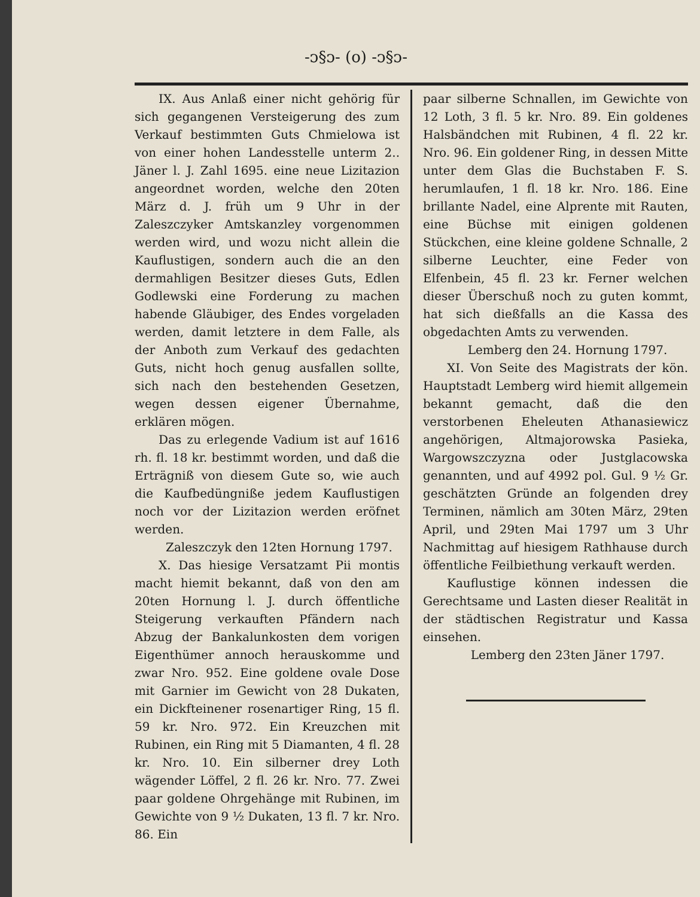-ᴐ§ᴐ- (o) -ᴐ§ᴐ-
IX. Aus Anlaß einer nicht gehörig für sich gegangenen Versteigerung des zum Verkauf bestimmten Guts Chmielowa ist von einer hohen Landesstelle unterm 2.. Jäner l. J. Zahl 1695. eine neue Lizitazion angeordnet worden, welche den 20ten März d. J. früh um 9 Uhr in der Zaleszczyker Amtskanzley vorgenommen werden wird, und wozu nicht allein die Kauflustigen, sondern auch die an den dermahligen Besitzer dieses Guts, Edlen Godlewski eine Forderung zu machen habende Gläubiger, des Endes vorgeladen werden, damit letztere in dem Falle, als der Anboth zum Verkauf des gedachten Guts, nicht hoch genug ausfallen sollte, sich nach den bestehenden Gesetzen, wegen dessen eigener Übernahme, erklären mögen.
Das zu erlegende Vadium ist auf 1616 rh. fl. 18 kr. bestimmt worden, und daß die Erträgniß von diesem Gute so, wie auch die Kaufbedüngniße jedem Kauflustigen noch vor der Lizitazion werden eröfnet werden.
Zaleszczyk den 12ten Hornung 1797.
X. Das hiesige Versatzamt Pii montis macht hiemit bekannt, daß von den am 20ten Hornung l. J. durch öffentliche Steigerung verkauften Pfändern nach Abzug der Bankalunkosten dem vorigen Eigenthümer annoch herauskomme und zwar Nro. 952. Eine goldene ovale Dose mit Garnier im Gewicht von 28 Dukaten, ein Dickfteinener rosenartiger Ring, 15 fl. 59 kr. Nro. 972. Ein Kreuzchen mit Rubinen, ein Ring mit 5 Diamanten, 4 fl. 28 kr. Nro. 10. Ein silberner drey Loth wägender Löffel, 2 fl. 26 kr. Nro. 77. Zwei paar goldene Ohrgehänge mit Rubinen, im Gewichte von 9 ½ Dukaten, 13 fl. 7 kr. Nro. 86. Ein
paar silberne Schnallen, im Gewichte von 12 Loth, 3 fl. 5 kr. Nro. 89. Ein goldenes Halsbändchen mit Rubinen, 4 fl. 22 kr. Nro. 96. Ein goldener Ring, in dessen Mitte unter dem Glas die Buchstaben F. S. herumlaufen, 1 fl. 18 kr. Nro. 186. Eine brillante Nadel, eine Alprente mit Rauten, eine Büchse mit einigen goldenen Stückchen, eine kleine goldene Schnalle, 2 silberne Leuchter, eine Feder von Elfenbein, 45 fl. 23 kr. Ferner welchen dieser Überschuß noch zu guten kommt, hat sich dießfalls an die Kassa des obgedachten Amts zu verwenden.
Lemberg den 24. Hornung 1797.
XI. Von Seite des Magistrats der kön. Hauptstadt Lemberg wird hiemit allgemein bekannt gemacht, daß die den verstorbenen Eheleuten Athanasiewicz angehörigen, Altmajorowska Pasieka, Wargowszczyzna oder Justglacowska genannten, und auf 4992 pol. Gul. 9 ½ Gr. geschätzten Gründe an folgenden drey Terminen, nämlich am 30ten März, 29ten April, und 29ten Mai 1797 um 3 Uhr Nachmittag auf hiesigem Rathhause durch öffentliche Feilbiethung verkauft werden.
Kauflustige können indessen die Gerechtsame und Lasten dieser Realität in der städtischen Registratur und Kassa einsehen.
Lemberg den 23ten Jäner 1797.